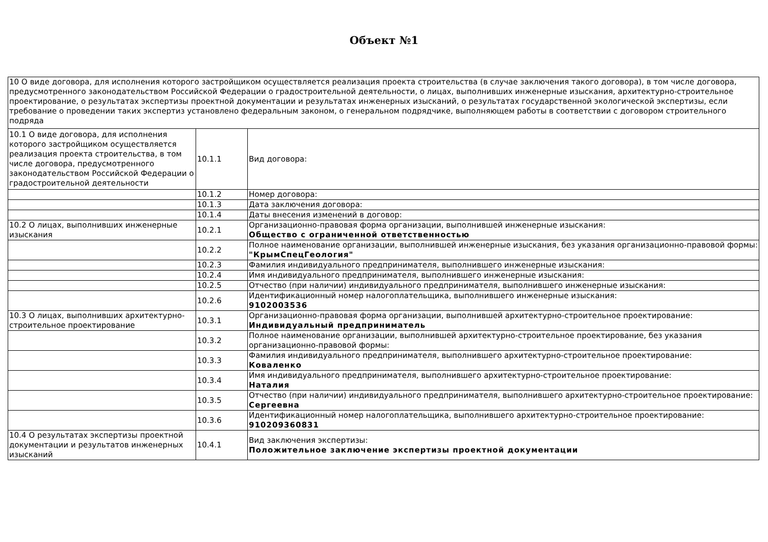Объект №1
| 10 О виде договора, для исполнения которого застройщиком осуществляется реализация проекта строительства (в случае заключения такого договора), в том числе договора, предусмотренного законодательством Российской Федерации о градостроительной деятельности, о лицах, выполнивших инженерные изыскания, архитектурно-строительное проектирование, о результатах экспертизы проектной документации и результатах инженерных изысканий, о результатах государственной экологической экспертизы, если требование о проведении таких экспертиз установлено федеральным законом, о генеральном подрядчике, выполняющем работы в соответствии с договором строительного подряда | | |
| 10.1 О виде договора, для исполнения которого застройщиком осуществляется реализация проекта строительства, в том числе договора, предусмотренного законодательством Российской Федерации о градостроительной деятельности | 10.1.1 | Вид договора: |
| | 10.1.2 | Номер договора: |
| | 10.1.3 | Дата заключения договора: |
| | 10.1.4 | Даты внесения изменений в договор: |
| 10.2 О лицах, выполнивших инженерные изыскания | 10.2.1 | Организационно-правовая форма организации, выполнившей инженерные изыскания: Общество с ограниченной ответственностью |
| | 10.2.2 | Полное наименование организации, выполнившей инженерные изыскания, без указания организационно-правовой формы: "КрымСпецГеология" |
| | 10.2.3 | Фамилия индивидуального предпринимателя, выполнившего инженерные изыскания: |
| | 10.2.4 | Имя индивидуального предпринимателя, выполнившего инженерные изыскания: |
| | 10.2.5 | Отчество (при наличии) индивидуального предпринимателя, выполнившего инженерные изыскания: |
| | 10.2.6 | Идентификационный номер налогоплательщика, выполнившего инженерные изыскания: 9102003536 |
| 10.3 О лицах, выполнивших архитектурно-строительное проектирование | 10.3.1 | Организационно-правовая форма организации, выполнившей архитектурно-строительное проектирование: Индивидуальный предприниматель |
| | 10.3.2 | Полное наименование организации, выполнившей архитектурно-строительное проектирование, без указания организационно-правовой формы: |
| | 10.3.3 | Фамилия индивидуального предпринимателя, выполнившего архитектурно-строительное проектирование: Коваленко |
| | 10.3.4 | Имя индивидуального предпринимателя, выполнившего архитектурно-строительное проектирование: Наталия |
| | 10.3.5 | Отчество (при наличии) индивидуального предпринимателя, выполнившего архитектурно-строительное проектирование: Сергеевна |
| | 10.3.6 | Идентификационный номер налогоплательщика, выполнившего архитектурно-строительное проектирование: 910209360831 |
| 10.4 О результатах экспертизы проектной документации и результатов инженерных изысканий | 10.4.1 | Вид заключения экспертизы: Положительное заключение экспертизы проектной документации |